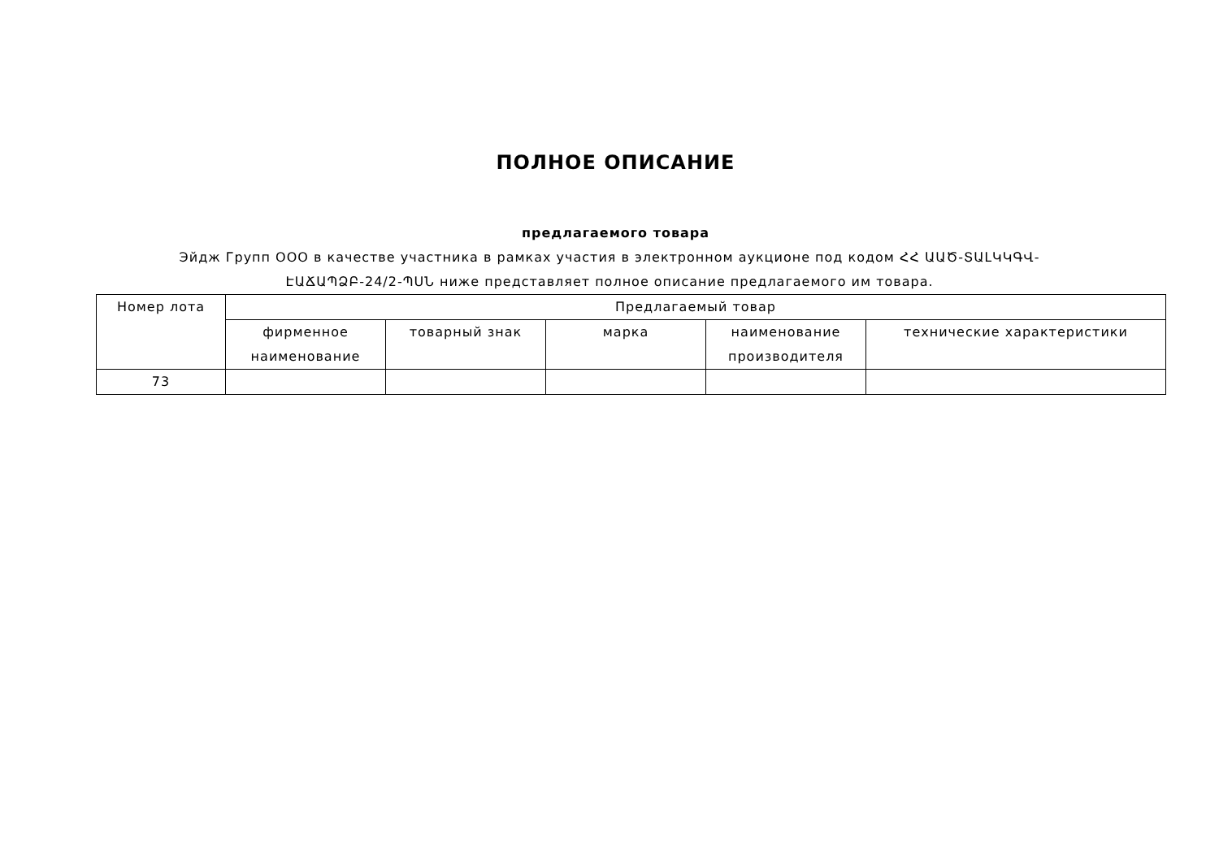ПОЛНОЕ ОПИСАНИЕ
предлагаемого товара
Эйдж Групп ООО в качестве участника в рамках участия в электронном аукционе под кодом ՀՀ ԱԱԾ-ՏԱԼԿԿԳՎ-ԷԱՃԱՊՁԲ-24/2-ՊՍՆ ниже представляет полное описание предлагаемого им товара.
| Номер лота | Предлагаемый товар | | | | |
| --- | --- | --- | --- | --- | --- |
| | фирменное наименование | товарный знак | марка | наименование производителя | технические характеристики |
| 73 | | | | | |